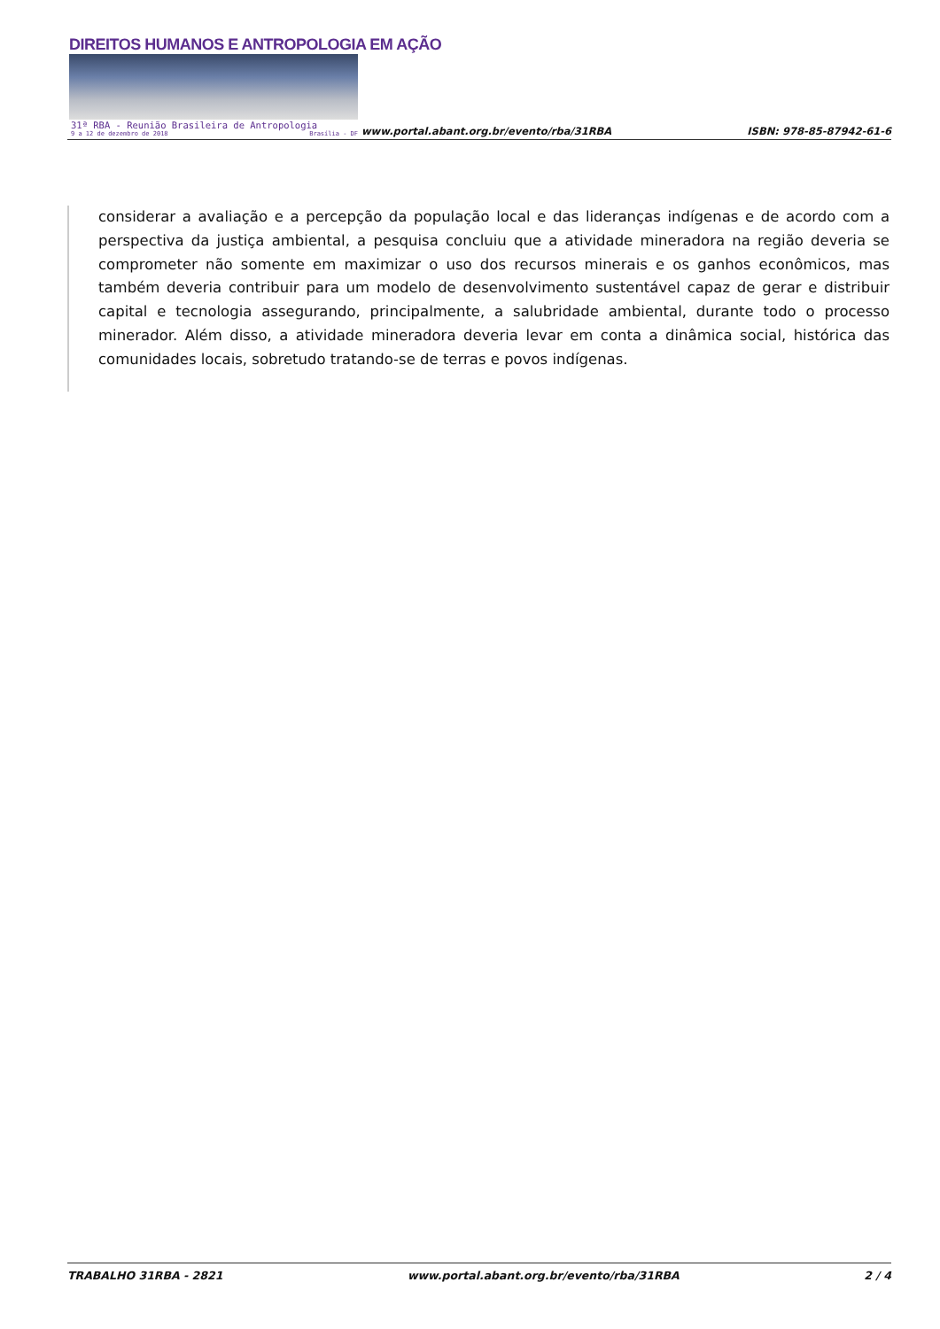DIREITOS HUMANOS E ANTROPOLOGIA EM AÇÃO
31ª RBA - Reunião Brasileira de Antropologia
9 a 12 de dezembro de 2018 Brasília - DF
www.portal.abant.org.br/evento/rba/31RBA
ISBN: 978-85-87942-61-6
considerar a avaliação e a percepção da população local e das lideranças indígenas e de acordo com a perspectiva da justiça ambiental, a pesquisa concluiu que a atividade mineradora na região deveria se comprometer não somente em maximizar o uso dos recursos minerais e os ganhos econômicos, mas também deveria contribuir para um modelo de desenvolvimento sustentável capaz de gerar e distribuir capital e tecnologia assegurando, principalmente, a salubridade ambiental, durante todo o processo minerador. Além disso, a atividade mineradora deveria levar em conta a dinâmica social, histórica das comunidades locais, sobretudo tratando-se de terras e povos indígenas.
TRABALHO 31RBA - 2821 www.portal.abant.org.br/evento/rba/31RBA 2 / 4